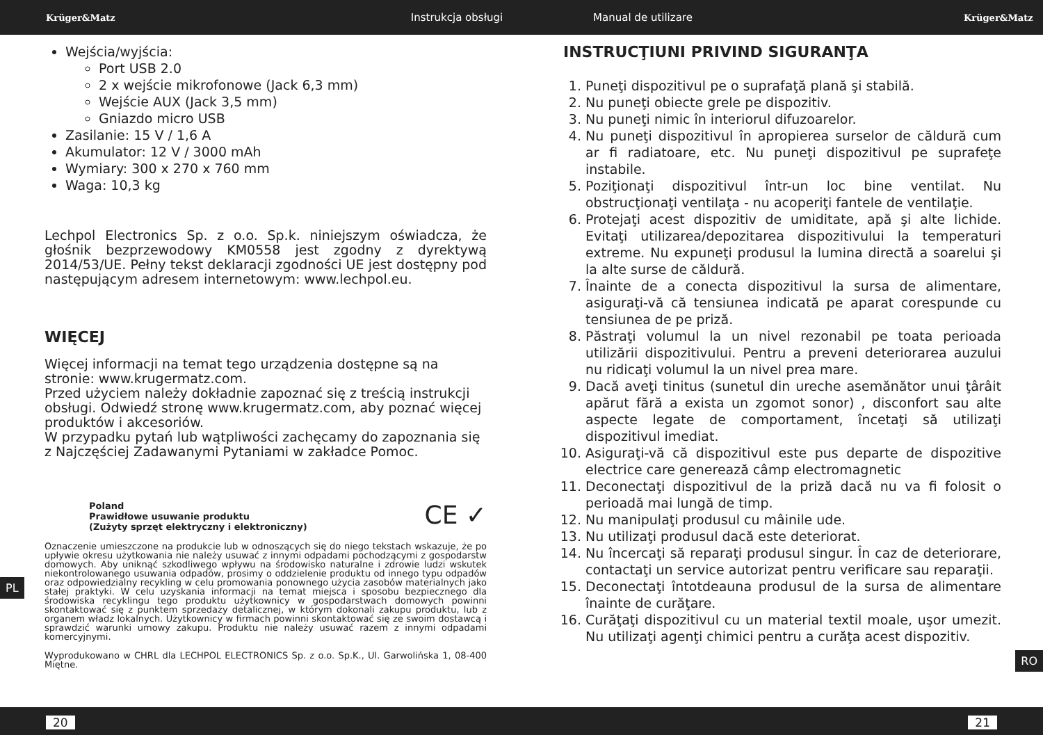Krüger&Matz Instrukcja obsługi Manual de utilizare Krüger&Matz
Wejścia/wyjścia:
Port USB 2.0
2 x wejście mikrofonowe (Jack 6,3 mm)
Wejście AUX (Jack 3,5 mm)
Gniazdo micro USB
Zasilanie: 15 V / 1,6 A
Akumulator: 12 V / 3000 mAh
Wymiary: 300 x 270 x 760 mm
Waga: 10,3 kg
Lechpol Electronics Sp. z o.o. Sp.k. niniejszym oświadcza, że głośnik bezprzewodowy KM0558 jest zgodny z dyrektywą 2014/53/UE. Pełny tekst deklaracji zgodności UE jest dostępny pod następującym adresem internetowym: www.lechpol.eu.
WIĘCEJ
Więcej informacji na temat tego urządzenia dostępne są na stronie: www.krugermatz.com.
Przed użyciem należy dokładnie zapoznać się z treścią instrukcji obsługi. Odwiedź stronę www.krugermatz.com, aby poznać więcej produktów i akcesoriów.
W przypadku pytań lub wątpliwości zachęcamy do zapoznania się z Najczęściej Zadawanymi Pytaniami w zakładce Pomoc.
Poland
Prawidłowe usuwanie produktu
(Zużyty sprzęt elektryczny i elektroniczny)
CE ✓
Oznaczenie umieszczone na produkcie lub w odnoszących się do niego tekstach wskazuje, że po upływie okresu użytkowania nie należy usuwać z innymi odpadami pochodzącymi z gospodarstw domowych. Aby uniknąć szkodliwego wpływu na środowisko naturalne i zdrowie ludzi wskutek niekontrolowanego usuwania odpadów, prosimy o oddzielenie produktu od innego typu odpadów oraz odpowiedzialny recykling w celu promowania ponownego użycia zasobów materialnych jako stałej praktyki. W celu uzyskania informacji na temat miejsca i sposobu bezpiecznego dla środowiska recyklingu tego produktu użytkownicy w gospodarstwach domowych powinni skontaktować się z punktem sprzedaży detalicznej, w którym dokonali zakupu produktu, lub z organem władz lokalnych. Użytkownicy w firmach powinni skontaktować się ze swoim dostawcą i sprawdzić warunki umowy zakupu. Produktu nie należy usuwać razem z innymi odpadami komercyjnymi.
Wyprodukowano w CHRL dla LECHPOL ELECTRONICS Sp. z o.o. Sp.K., Ul. Garwolińska 1, 08-400 Miętne.
INSTRUCŢIUNI PRIVIND SIGURANŢA
1. Puneţi dispozitivul pe o suprafaţă plană şi stabilă.
2. Nu puneţi obiecte grele pe dispozitiv.
3. Nu puneţi nimic în interiorul difuzoarelor.
4. Nu puneţi dispozitivul în apropierea surselor de căldură cum ar fi radiatoare, etc. Nu puneţi dispozitivul pe suprafeţe instabile.
5. Poziţionaţi dispozitivul într-un loc bine ventilat. Nu obstrucţionaţi ventilaţa - nu acoperiţi fantele de ventilaţie.
6. Protejaţi acest dispozitiv de umiditate, apă şi alte lichide. Evitaţi utilizarea/depozitarea dispozitivului la temperaturi extreme. Nu expuneţi produsul la lumina directă a soarelui şi la alte surse de căldură.
7. Înainte de a conecta dispozitivul la sursa de alimentare, asiguraţi-vă că tensiunea indicată pe aparat corespunde cu tensiunea de pe priză.
8. Păstraţi volumul la un nivel rezonabil pe toata perioada utilizării dispozitivului. Pentru a preveni deteriorarea auzului nu ridicaţi volumul la un nivel prea mare.
9. Dacă aveţi tinitus (sunetul din ureche asemănător unui ţârâit apărut fără a exista un zgomot sonor) , disconfort sau alte aspecte legate de comportament, încetaţi să utilizaţi dispozitivul imediat.
10. Asiguraţi-vă că dispozitivul este pus departe de dispozitive electrice care generează câmp electromagnetic
11. Deconectaţi dispozitivul de la priză dacă nu va fi folosit o perioadă mai lungă de timp.
12. Nu manipulaţi produsul cu mâinile ude.
13. Nu utilizaţi produsul dacă este deteriorat.
14. Nu încercaţi să reparaţi produsul singur. În caz de deteriorare, contactaţi un service autorizat pentru verificare sau reparaţii.
15. Deconectaţi întotdeauna produsul de la sursa de alimentare înainte de curăţare.
16. Curăţaţi dispozitivul cu un material textil moale, uşor umezit. Nu utilizaţi agenţi chimici pentru a curăţa acest dispozitiv.
PL
RO
20 21